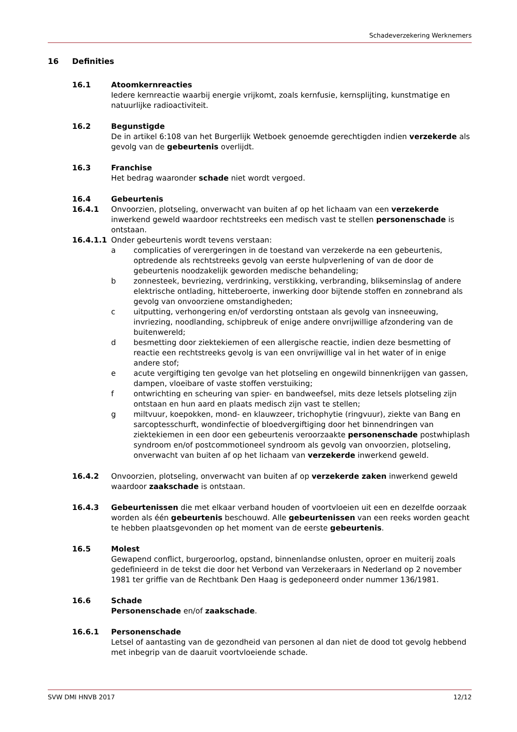Schadeverzekering Werknemers
16 Definities
16.1 Atoomkernreacties
Iedere kernreactie waarbij energie vrijkomt, zoals kernfusie, kernsplijting, kunstmatige en natuurlijke radioactiviteit.
16.2 Begunstigde
De in artikel 6:108 van het Burgerlijk Wetboek genoemde gerechtigden indien verzekerde als gevolg van de gebeurtenis overlijdt.
16.3 Franchise
Het bedrag waaronder schade niet wordt vergoed.
16.4 Gebeurtenis
16.4.1 Onvoorzien, plotseling, onverwacht van buiten af op het lichaam van een verzekerde inwerkend geweld waardoor rechtstreeks een medisch vast te stellen personenschade is ontstaan.
16.4.1.1 Onder gebeurtenis wordt tevens verstaan:
a complicaties of verergeringen in de toestand van verzekerde na een gebeurtenis, optredende als rechtstreeks gevolg van eerste hulpverlening of van de door de gebeurtenis noodzakelijk geworden medische behandeling;
b zonnesteek, bevriezing, verdrinking, verstikking, verbranding, blikseminslag of andere elektrische ontlading, hitteberoerte, inwerking door bijtende stoffen en zonnebrand als gevolg van onvoorziene omstandigheden;
c uitputting, verhongering en/of verdorsting ontstaan als gevolg van insneeuwing, invriezing, noodlanding, schipbreuk of enige andere onvrijwillige afzondering van de buitenwereld;
d besmetting door ziektekiemen of een allergische reactie, indien deze besmetting of reactie een rechtstreeks gevolg is van een onvrijwillige val in het water of in enige andere stof;
e acute vergiftiging ten gevolge van het plotseling en ongewild binnenkrijgen van gassen, dampen, vloeibare of vaste stoffen verstuiking;
f ontwrichting en scheuring van spier- en bandweefsel, mits deze letsels plotseling zijn ontstaan en hun aard en plaats medisch zijn vast te stellen;
g miltvuur, koepokken, mond- en klauwzeer, trichophytie (ringvuur), ziekte van Bang en sarcoptesschurft, wondinfectie of bloedvergiftiging door het binnendringen van ziektekiemen in een door een gebeurtenis veroorzaakte personenschade postwhiplash syndroom en/of postcommotioneel syndroom als gevolg van onvoorzien, plotseling, onverwacht van buiten af op het lichaam van verzekerde inwerkend geweld.
16.4.2 Onvoorzien, plotseling, onverwacht van buiten af op verzekerde zaken inwerkend geweld waardoor zaakschade is ontstaan.
16.4.3 Gebeurtenissen die met elkaar verband houden of voortvloeien uit een en dezelfde oorzaak worden als één gebeurtenis beschouwd. Alle gebeurtenissen van een reeks worden geacht te hebben plaatsgevonden op het moment van de eerste gebeurtenis.
16.5 Molest
Gewapend conflict, burgeroorlog, opstand, binnenlandse onlusten, oproer en muiterij zoals gedefinieerd in de tekst die door het Verbond van Verzekeraars in Nederland op 2 november 1981 ter griffie van de Rechtbank Den Haag is gedeponeerd onder nummer 136/1981.
16.6 Schade
Personenschade en/of zaakschade.
16.6.1 Personenschade
Letsel of aantasting van de gezondheid van personen al dan niet de dood tot gevolg hebbend met inbegrip van de daaruit voortvloeiende schade.
SVW DMI HNVB 2017 12/12